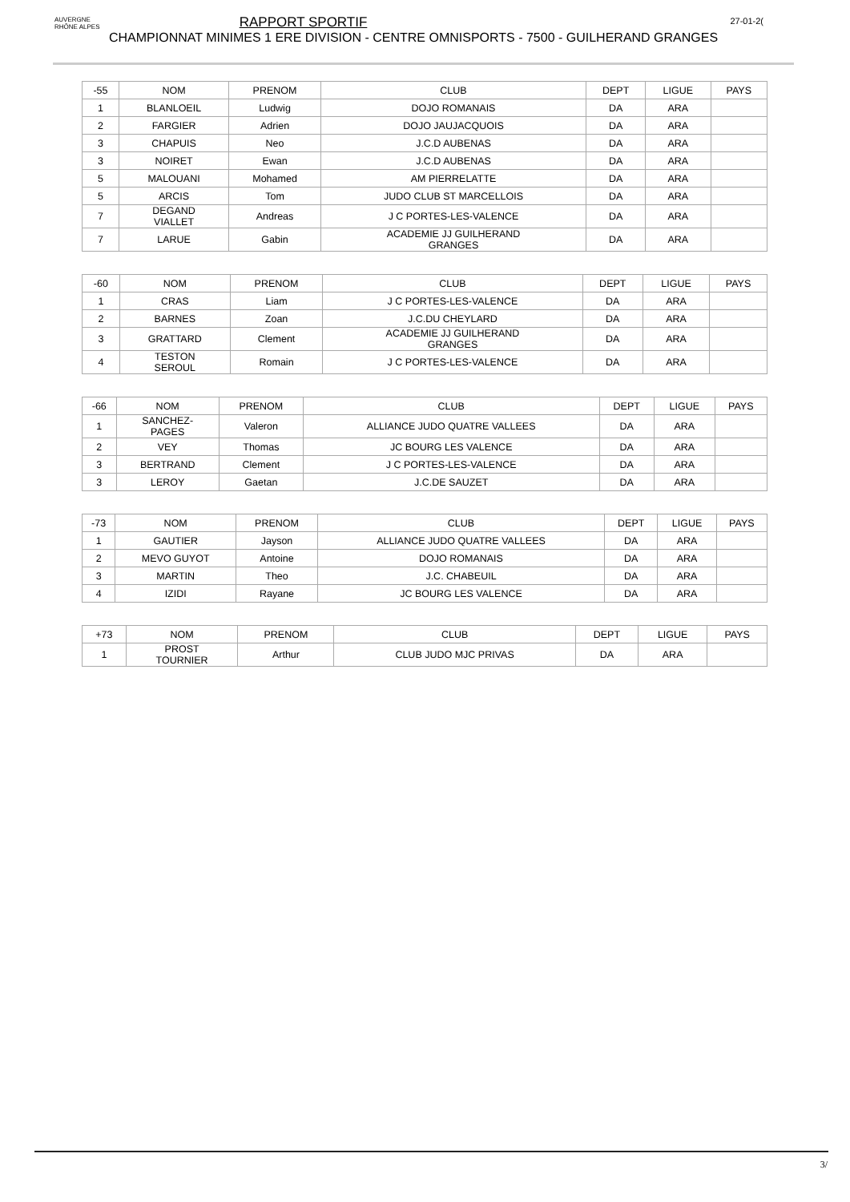AUVERGNE
RHÔNE ALPES
27-01-2(
RAPPORT SPORTIF
CHAMPIONNAT MINIMES 1 ERE DIVISION - CENTRE OMNISPORTS - 7500 - GUILHERAND GRANGES
| -55 | NOM | PRENOM | CLUB | DEPT | LIGUE | PAYS |
| --- | --- | --- | --- | --- | --- | --- |
| 1 | BLANLOEIL | Ludwig | DOJO ROMANAIS | DA | ARA | |
| 2 | FARGIER | Adrien | DOJO JAUJACQUOIS | DA | ARA | |
| 3 | CHAPUIS | Neo | J.C.D AUBENAS | DA | ARA | |
| 3 | NOIRET | Ewan | J.C.D AUBENAS | DA | ARA | |
| 5 | MALOUANI | Mohamed | AM PIERRELATTE | DA | ARA | |
| 5 | ARCIS | Tom | JUDO CLUB ST MARCELLOIS | DA | ARA | |
| 7 | DEGAND VIALLET | Andreas | J C PORTES-LES-VALENCE | DA | ARA | |
| 7 | LARUE | Gabin | ACADEMIE JJ GUILHERAND GRANGES | DA | ARA | |
| -60 | NOM | PRENOM | CLUB | DEPT | LIGUE | PAYS |
| --- | --- | --- | --- | --- | --- | --- |
| 1 | CRAS | Liam | J C PORTES-LES-VALENCE | DA | ARA | |
| 2 | BARNES | Zoan | J.C.DU CHEYLARD | DA | ARA | |
| 3 | GRATTARD | Clement | ACADEMIE JJ GUILHERAND GRANGES | DA | ARA | |
| 4 | TESTON SEROUL | Romain | J C PORTES-LES-VALENCE | DA | ARA | |
| -66 | NOM | PRENOM | CLUB | DEPT | LIGUE | PAYS |
| --- | --- | --- | --- | --- | --- | --- |
| 1 | SANCHEZ- PAGES | Valeron | ALLIANCE JUDO QUATRE VALLEES | DA | ARA | |
| 2 | VEY | Thomas | JC BOURG LES VALENCE | DA | ARA | |
| 3 | BERTRAND | Clement | J C PORTES-LES-VALENCE | DA | ARA | |
| 3 | LEROY | Gaetan | J.C.DE SAUZET | DA | ARA | |
| -73 | NOM | PRENOM | CLUB | DEPT | LIGUE | PAYS |
| --- | --- | --- | --- | --- | --- | --- |
| 1 | GAUTIER | Jayson | ALLIANCE JUDO QUATRE VALLEES | DA | ARA | |
| 2 | MEVO GUYOT | Antoine | DOJO ROMANAIS | DA | ARA | |
| 3 | MARTIN | Theo | J.C. CHABEUIL | DA | ARA | |
| 4 | IZIDI | Rayane | JC BOURG LES VALENCE | DA | ARA | |
| +73 | NOM | PRENOM | CLUB | DEPT | LIGUE | PAYS |
| --- | --- | --- | --- | --- | --- | --- |
| 1 | PROST TOURNIER | Arthur | CLUB JUDO MJC PRIVAS | DA | ARA | |
3/